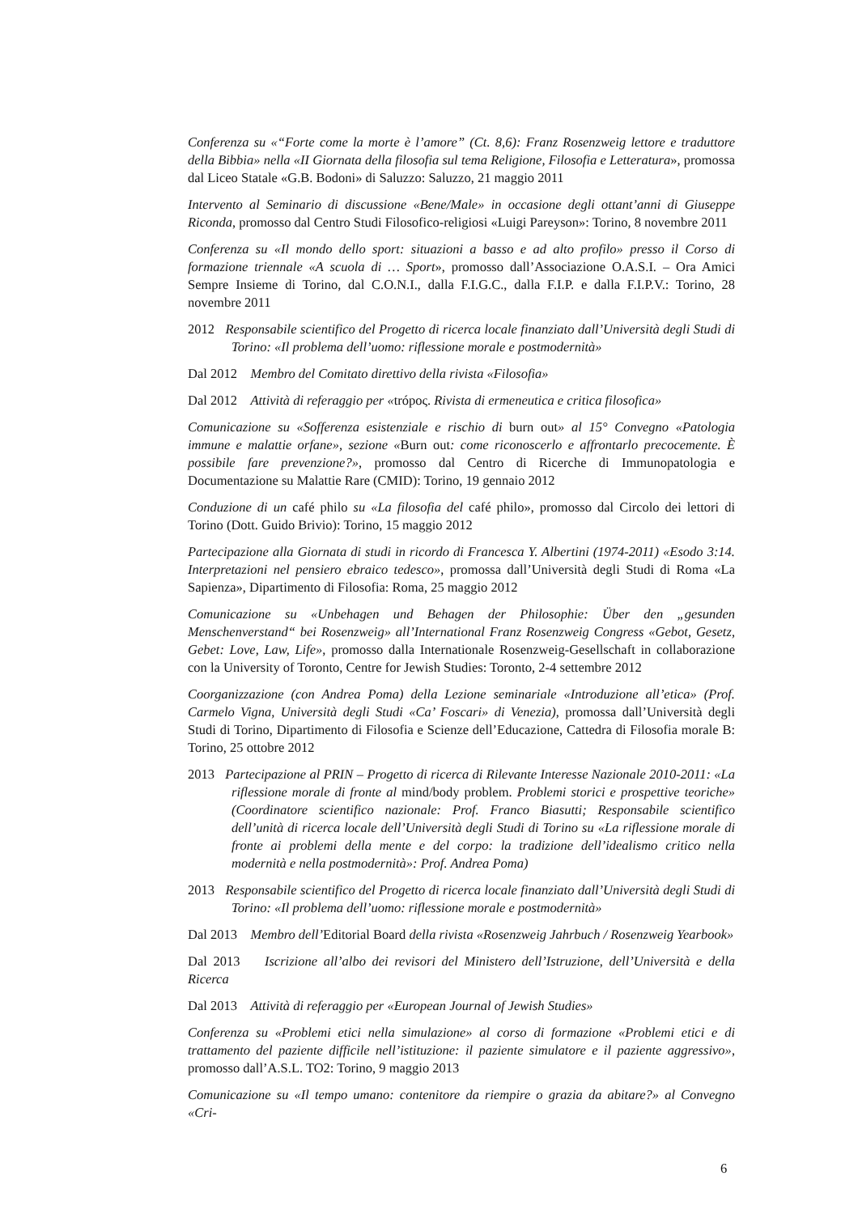Conferenza su «“Forte come la morte è l’amore” (Ct. 8,6): Franz Rosenzweig lettore e traduttore della Bibbia» nella «II Giornata della filosofia sul tema Religione, Filosofia e Letteratura», promossa dal Liceo Statale «G.B. Bodoni» di Saluzzo: Saluzzo, 21 maggio 2011
Intervento al Seminario di discussione «Bene/Male» in occasione degli ottant’anni di Giuseppe Riconda, promosso dal Centro Studi Filosofico-religiosi «Luigi Pareyson»: Torino, 8 novembre 2011
Conferenza su «Il mondo dello sport: situazioni a basso e ad alto profilo» presso il Corso di formazione triennale «A scuola di … Sport», promosso dall’Associazione O.A.S.I. – Ora Amici Sempre Insieme di Torino, dal C.O.N.I., dalla F.I.G.C., dalla F.I.P. e dalla F.I.P.V.: Torino, 28 novembre 2011
2012 Responsabile scientifico del Progetto di ricerca locale finanziato dall’Università degli Studi di Torino: «Il problema dell’uomo: riflessione morale e postmodernità»
Dal 2012 Membro del Comitato direttivo della rivista «Filosofia»
Dal 2012 Attività di referaggio per «trópος. Rivista di ermeneutica e critica filosofica»
Comunicazione su «Sofferenza esistenziale e rischio di burn out» al 15° Convegno «Patologia immune e malattie orfane», sezione «Burn out: come riconoscerlo e affrontarlo precocemente. È possibile fare prevenzione?», promosso dal Centro di Ricerche di Immunopatologia e Documentazione su Malattie Rare (CMID): Torino, 19 gennaio 2012
Conduzione di un café philo su «La filosofia del café philo», promosso dal Circolo dei lettori di Torino (Dott. Guido Brivio): Torino, 15 maggio 2012
Partecipazione alla Giornata di studi in ricordo di Francesca Y. Albertini (1974-2011) «Esodo 3:14. Interpretazioni nel pensiero ebraico tedesco», promossa dall’Università degli Studi di Roma «La Sapienza», Dipartimento di Filosofia: Roma, 25 maggio 2012
Comunicazione su «Unbehagen und Behagen der Philosophie: Über den „gesunden Menschenverstand“ bei Rosenzweig» all’International Franz Rosenzweig Congress «Gebot, Gesetz, Gebet: Love, Law, Life», promosso dalla Internationale Rosenzweig-Gesellschaft in collaborazione con la University of Toronto, Centre for Jewish Studies: Toronto, 2-4 settembre 2012
Coorganizzazione (con Andrea Poma) della Lezione seminariale «Introduzione all’etica» (Prof. Carmelo Vigna, Università degli Studi «Ca’ Foscari» di Venezia), promossa dall’Università degli Studi di Torino, Dipartimento di Filosofia e Scienze dell’Educazione, Cattedra di Filosofia morale B: Torino, 25 ottobre 2012
2013 Partecipazione al PRIN – Progetto di ricerca di Rilevante Interesse Nazionale 2010-2011: «La riflessione morale di fronte al mind/body problem. Problemi storici e prospettive teoriche» (Coordinatore scientifico nazionale: Prof. Franco Biasutti; Responsabile scientifico dell’unità di ricerca locale dell’Università degli Studi di Torino su «La riflessione morale di fronte ai problemi della mente e del corpo: la tradizione dell’idealismo critico nella modernità e nella postmodernità»: Prof. Andrea Poma)
2013 Responsabile scientifico del Progetto di ricerca locale finanziato dall’Università degli Studi di Torino: «Il problema dell’uomo: riflessione morale e postmodernità»
Dal 2013 Membro dell’Editorial Board della rivista «Rosenzweig Jahrbuch / Rosenzweig Yearbook»
Dal 2013 Iscrizione all’albo dei revisori del Ministero dell’Istruzione, dell’Università e della Ricerca
Dal 2013 Attività di referaggio per «European Journal of Jewish Studies»
Conferenza su «Problemi etici nella simulazione» al corso di formazione «Problemi etici e di trattamento del paziente difficile nell’istituzione: il paziente simulatore e il paziente aggressivo», promosso dall’A.S.L. TO2: Torino, 9 maggio 2013
Comunicazione su «Il tempo umano: contenitore da riempire o grazia da abitare?» al Convegno «Cri-
6